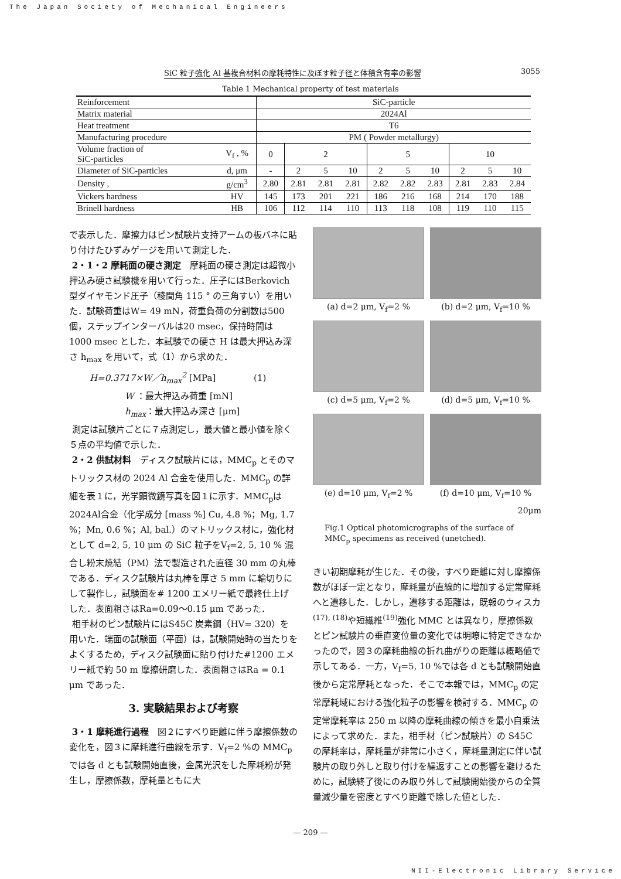The Japan Society of Mechanical Engineers
SiC 粒子強化 Al 基複合材料の摩耗特性に及ぼす粒子径と体積含有率の影響 3055
Table 1 Mechanical property of test materials
| Reinforcement | | SiC-particle | | | | | | | | | |
| Matrix material | | 2024Al | | | | | | | | | |
| Heat treatment | | T6 | | | | | | | | | |
| Manufacturing procedure | | PM ( Powder metallurgy) | | | | | | | | | |
| Volume fraction of SiC-particles | V<sub>f</sub> , % | 0 | 2 | | | 5 | | | 10 | | |
| Diameter of SiC-particles | d, μm | - | 2 | 5 | 10 | 2 | 5 | 10 | 2 | 5 | 10 |
| Density , | g/cm<sup>3</sup> | 2.80 | 2.81 | 2.81 | 2.81 | 2.82 | 2.82 | 2.83 | 2.81 | 2.83 | 2.84 |
| Vickers hardness | HV | 145 | 173 | 201 | 221 | 186 | 216 | 168 | 214 | 170 | 188 |
| Brinell hardness | HB | 106 | 112 | 114 | 110 | 113 | 118 | 108 | 119 | 110 | 115 |
で表示した．摩擦力はピン試験片支持アームの板バネに貼り付けたひずみゲージを用いて測定した．
2・1・2 摩耗面の硬さ測定　摩耗面の硬さ測定は超微小押込み硬さ試験機を用いて行った．圧子にはBerkovich 型ダイヤモンド圧子（稜間角 115 ° の三角すい）を用いた．試験荷重はW= 49 mN，荷重負荷の分割数は500 個，ステップインターバルは20 msec，保持時間は 1000 msec とした．本試験での硬さ H は最大押込み深さ h<sub>max</sub> を用いて，式（1）から求めた．
H=0.3717×W／h<sub>max</sub><sup>2</sup> [MPa] (1)
W ：最大押込み荷重 [mN]
h<sub>max</sub>：最大押込み深さ [μm]
測定は試験片ごとに７点測定し，最大値と最小値を除く５点の平均値で示した．
2・2 供試材料　ディスク試験片には，MMC<sub>p</sub> とそのマトリックス材の 2024 Al 合金を使用した．MMC<sub>p</sub> の詳細を表１に，光学顕微鏡写真を図１に示す．MMC<sub>p</sub>は2024Al合金（化学成分 [mass %] Cu, 4.8 %；Mg, 1.7 %；Mn, 0.6 %；Al, bal.）のマトリックス材に，強化材として d=2, 5, 10 μm の SiC 粒子をV<sub>f</sub>=2, 5, 10 % 混合し粉末焼結（PM）法で製造された直径 30 mm の丸棒である．ディスク試験片は丸棒を厚さ 5 mm に輪切りにして製作し，試験面を# 1200 エメリー紙で最終仕上げした．表面粗さはRa=0.09～0.15 μm であった．
相手材のピン試験片にはS45C 炭素鋼（HV= 320）を用いた．端面の試験面（平面）は，試験開始時の当たりをよくするため，ディスク試験面に貼り付けた#1200 エメリー紙で約 50 m 摩擦研磨した．表面粗さはRa = 0.1 μm であった．
3. 実験結果および考察
3・1 摩耗進行過程　図２にすべり距離に伴う摩擦係数の変化を，図３に摩耗進行曲線を示す．V<sub>f</sub>=2 %の MMC<sub>p</sub> では各 d とも試験開始直後，金属光沢をした摩耗粉が発生し，摩擦係数，摩耗量ともに大
(a) d=2 μm, V<sub>f</sub>=2 %
(b) d=2 μm, V<sub>f</sub>=10 %
(c) d=5 μm, V<sub>f</sub>=2 %
(d) d=5 μm, V<sub>f</sub>=10 %
(e) d=10 μm, V<sub>f</sub>=2 %
(f) d=10 μm, V<sub>f</sub>=10 %
20μm
Fig.1 Optical photomicrographs of the surface of MMC<sub>p</sub> specimens as received (unetched).
きい初期摩耗が生じた．その後，すべり距離に対し摩擦係数がほぼ一定となり，摩耗量が直線的に増加する定常摩耗へと遷移した．しかし，遷移する距離は，既報のウィスカ<sup>(17), (18)</sup>や短繊維<sup>(19)</sup>強化 MMC とは異なり，摩擦係数とピン試験片の垂直変位量の変化では明瞭に特定できなかったので，図３の摩耗曲線の折れ曲がりの距離は概略値で示してある．一方，V<sub>f</sub>=5, 10 %では各 d とも試験開始直後から定常摩耗となった．そこで本報では，MMC<sub>p</sub> の定常摩耗域における強化粒子の影響を検討する．MMC<sub>p</sub> の定常摩耗率は 250 m 以降の摩耗曲線の傾きを最小自乗法によって求めた．また，相手材（ピン試験片）の S45C の摩耗率は，摩耗量が非常に小さく，摩耗量測定に伴い試験片の取り外しと取り付けを繰返すことの影響を避けるために，試験終了後にのみ取り外して試験開始後からの全質量減少量を密度とすべり距離で除した値とした．
— 209 —
NII-Electronic Library Service